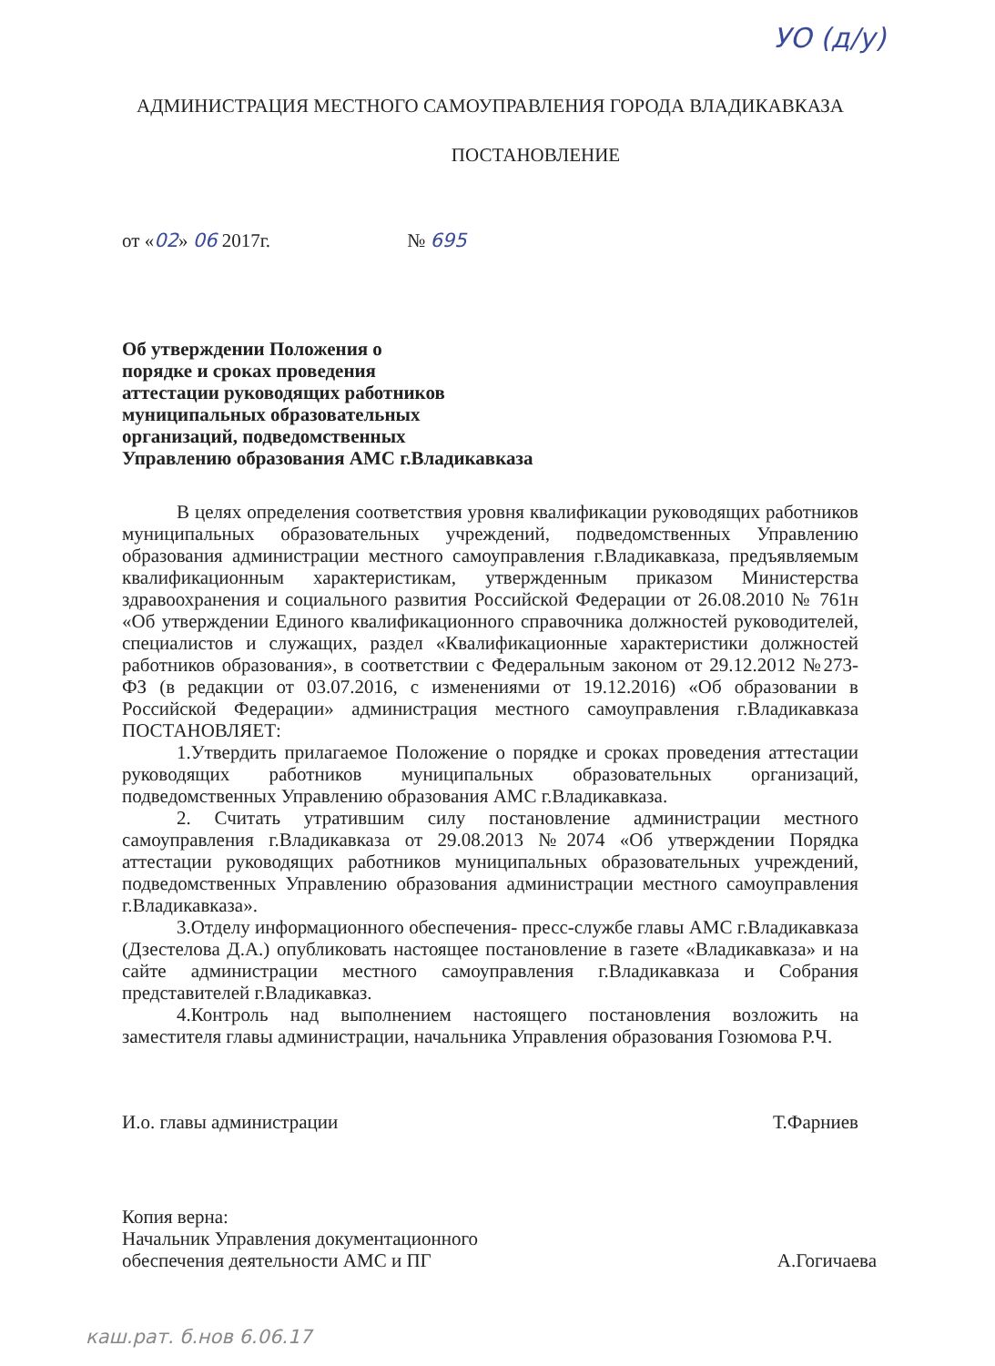УО (д/у)
АДМИНИСТРАЦИЯ МЕСТНОГО САМОУПРАВЛЕНИЯ ГОРОДА ВЛАДИКАВКАЗА
ПОСТАНОВЛЕНИЕ
от «02» 06 2017г. № 695
Об утверждении Положения о
порядке и сроках проведения
аттестации руководящих работников
муниципальных образовательных
организаций, подведомственных
Управлению образования АМС г.Владикавказа
В целях определения соответствия уровня квалификации руководящих работников муниципальных образовательных учреждений, подведомственных Управлению образования администрации местного самоуправления г.Владикавказа, предъявляемым квалификационным характеристикам, утвержденным приказом Министерства здравоохранения и социального развития Российской Федерации от 26.08.2010 № 761н «Об утверждении Единого квалификационного справочника должностей руководителей, специалистов и служащих, раздел «Квалификационные характеристики должностей работников образования», в соответствии с Федеральным законом от 29.12.2012 №273-ФЗ (в редакции от 03.07.2016, с изменениями от 19.12.2016) «Об образовании в Российской Федерации» администрация местного самоуправления г.Владикавказа ПОСТАНОВЛЯЕТ:
1.Утвердить прилагаемое Положение о порядке и сроках проведения аттестации руководящих работников муниципальных образовательных организаций, подведомственных Управлению образования АМС г.Владикавказа.
2. Считать утратившим силу постановление администрации местного самоуправления г.Владикавказа от 29.08.2013 №2074 «Об утверждении Порядка аттестации руководящих работников муниципальных образовательных учреждений, подведомственных Управлению образования администрации местного самоуправления г.Владикавказа».
3.Отделу информационного обеспечения- пресс-службе главы АМС г.Владикавказа (Дзестелова Д.А.) опубликовать настоящее постановление в газете «Владикавказа» и на сайте администрации местного самоуправления г.Владикавказа и Собрания представителей г.Владикавказ.
4.Контроль над выполнением настоящего постановления возложить на заместителя главы администрации, начальника Управления образования Гозюмова Р.Ч.
И.о. главы администрации Т.Фарниев
Копия верна:
Начальник Управления документационного
обеспечения деятельности АМС и ПГ А.Гогичаева
каш.рат. б.нов 6.06.17